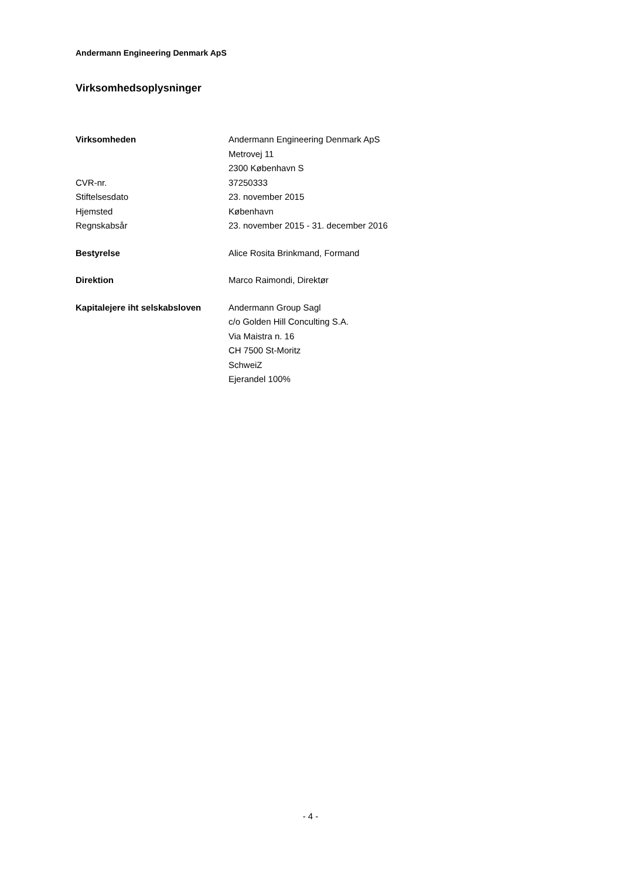Andermann Engineering Denmark ApS
Virksomhedsoplysninger
| Virksomheden | Andermann Engineering Denmark ApS |
| | Metrovej 11 |
| | 2300 København S |
| CVR-nr. | 37250333 |
| Stiftelsesdato | 23. november 2015 |
| Hjemsted | København |
| Regnskabsår | 23. november 2015 - 31. december 2016 |
| Bestyrelse | Alice Rosita Brinkmand, Formand |
| Direktion | Marco Raimondi, Direktør |
| Kapitalejere iht selskabsloven | Andermann Group Sagl |
| | c/o Golden Hill Conculting S.A. |
| | Via Maistra n. 16 |
| | CH 7500 St-Moritz |
| | SchweiZ |
| | Ejerandel 100% |
- 4 -